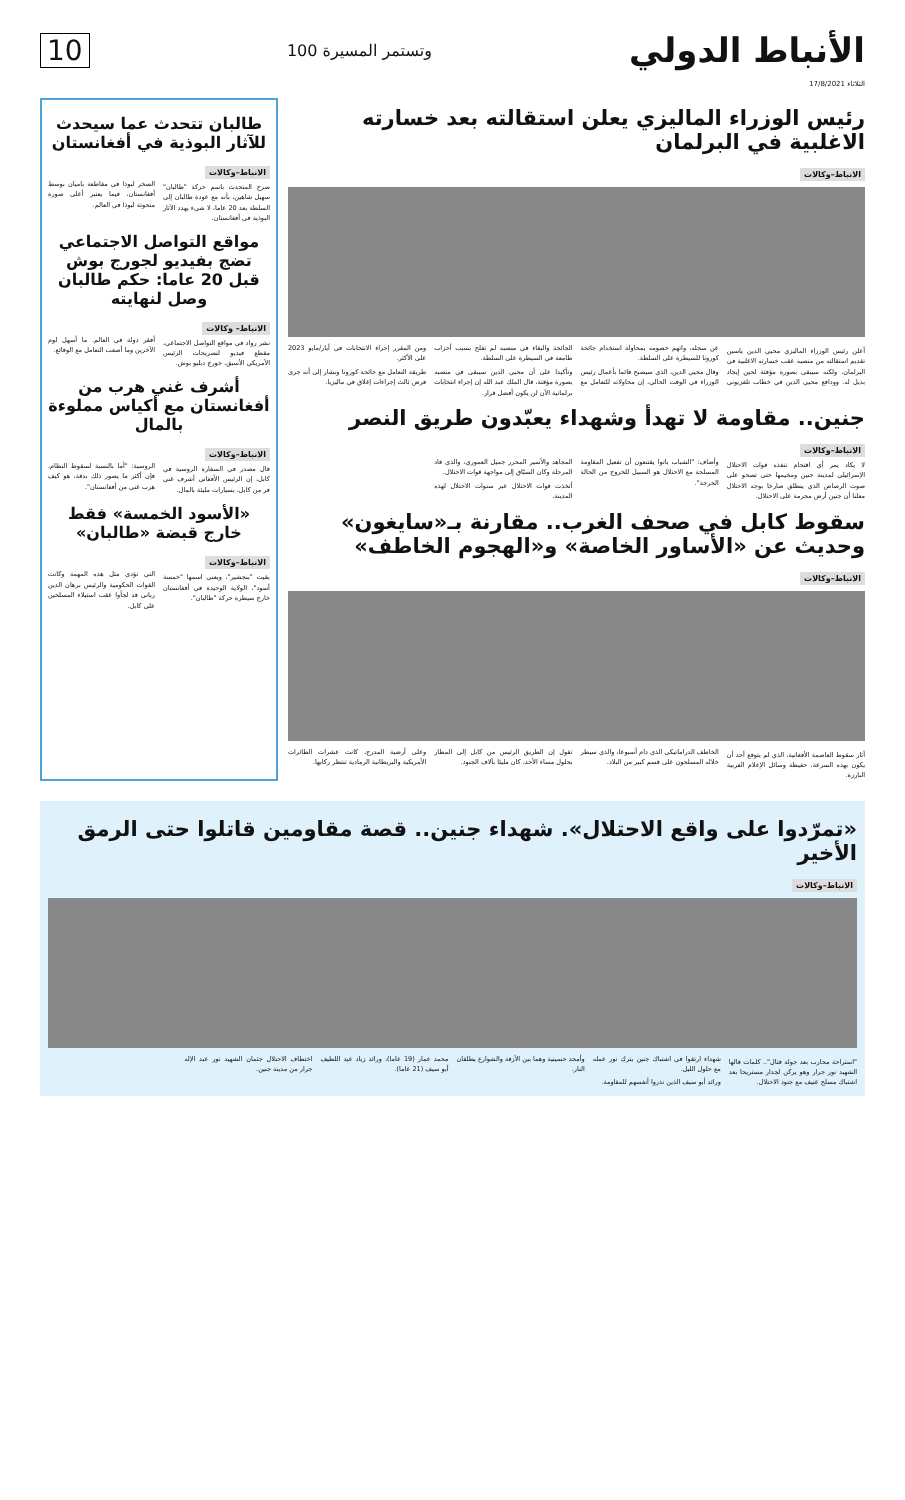الأنباط الدولي
وتستمر المسيرة 100
10
الثلاثاء 17/8/2021
رئيس الوزراء الماليزي يعلن استقالته بعد خسارته الاغلبية في البرلمان
الانباط–وكالات
أعلن رئيس الوزراء الماليزي محيي الدين ياسين تقديم استقالته من منصبه عقب خسارته الاغلبية في البرلمان، ولكنه سيبقى بصورة مؤقتة لحين إيجاد بديل له. وودافع محيي الدين في خطاب تلفزيوني عن سجله، واتهم خصومه بمحاولة استخدام جائحة كورونا للسيطرة على السلطة.
وقال محيي الدين، الذي سيصبح قائما بأعمال رئيس الوزراء في الوقت الحالي، إن محاولاته للتعامل مع الجائحة والبقاء في منصبه لم تفلح بسبب أحزاب طامعة في السيطرة على السلطة.
وتأكيدا على أن محيي الدين سيبقى في منصبه بصورة مؤقتة، قال الملك عبد الله إن إجراء انتخابات برلمانية الآن لن يكون أفضل قرار.
ومن المقرر إجراء الانتخابات في أيار/مايو 2023 على الأكثر.
طريقة التعامل مع جائحة كورونا وبشار إلى أنه جرى فرض ثالث إجراءات إغلاق في ماليزيا.
جنين.. مقاومة لا تهدأ وشهداء يعبّدون طريق النصر
الانباط–وكالات
لا يكاد يمر أي اقتحام تنفذه قوات الاحتلال الإسرائيلي لمدينة جنين ومخيمها حتى تصحو على صوت الرصاص الذي ينطلق صارخا بوجه الاحتلال معلنا أن جنين أرض محرمة على الاحتلال.
وأضاف: "الشباب باتوا يقتنعون أن تفعيل المقاومة المسلحة مع الاحتلال هو السبيل للخروج من الحالة الحرجة".
المجاهد والأسير المحرر جميل العموري، والذي قاد المرحلة وكان السبّاق إلى مواجهة قوات الاحتلال.
أتخذت قوات الاحتلال عبر سنوات الاحتلال لهذه المدينة.
سقوط كابل في صحف الغرب.. مقارنة بـ«سايغون» وحديث عن «الأساور الخاصة» و«الهجوم الخاطف»
الانباط–وكالات
أثار سقوط العاصمة الأفغانية، الذي لم يتوقع أحد أن يكون بهذه السرعة، حفيظة وسائل الإعلام الغربية البارزة.
الخاطف الدراماتيكي الذي دام أسبوعا، والذي سيطر خلاله المسلحون على قسم كبير من البلاد.
تقول إن الطريق الرئيس من كابل إلى المطار بحلول مساء الأحد، كان مليئا بآلاف الجنود.
وعلى أرضية المدرج، كانت عشرات الطائرات الأمريكية والبريطانية الرمادية تنتظر ركابها.
طالبان تتحدث عما سيحدث للآثار البوذية في أفغانستان
الانباط–وكالات
صرح المتحدث باسم حركة "طالبان" سهيل شاهين، بأنه مع عودة طالبان إلى السلطة بعد 20 عاما، لا شيء يهدد الآثار البوذية في أفغانستان.
الصخر لبوذا في مقاطعة باميان بوسط أفغانستان، فيما يعتبر أعلى صورة منحوتة لبوذا في العالم.
مواقع التواصل الاجتماعي تضج بفيديو لجورج بوش قبل 20 عاما: حكم طالبان وصل لنهايته
الانباط– وكالات
نشر رواد في مواقع التواصل الاجتماعي، مقطع فيديو لتصريحات الرئيس الأمريكي الأسبق، جورج دبليو بوش.
أفقر دولة في العالم. ما أسهل لوم الآخرين وما أصعب التعامل مع الوقائع.
أشرف غني هرب من أفغانستان مع أكياس مملوءة بالمال
الانباط–وكالات
قال مصدر في السفارة الروسية في كابل، إن الرئيس الأفغاني أشرف غني فر من كابل، بسيارات مليئة بالمال.
الروسية: "أما بالنسبة لسقوط النظام، فإن أكثر ما يصور ذلك بدقة، هو كيف هرب غني من أفغانستان".
«الأسود الخمسة» فقط خارج قبضة «طالبان»
الانباط–وكالات
بقيت "بنجشير"، ويعني اسمها "خمسة أسود"، الولاية الوحيدة في أفغانستان خارج سيطرة حركة "طالبان".
التي تؤدي مثل هذه المهمة وكانت القوات الحكومية والرئيس برهان الدين رباني قد لجأوا عقب استيلاء المسلحين على كابل.
«تمرّدوا على واقع الاحتلال». شهداء جنين.. قصة مقاومين قاتلوا حتى الرمق الأخير
الانباط–وكالات
"استراحة محارب بعد جولة قتال".. كلمات قالها الشهيد نور جرار وهو يركن لجدار مستريحا بعد اشتباك مسلح عنيف مع جنود الاحتلال.
شهداء ارتقوا في اشتباك جنين يترك نور عمله مع حلول الليل.
ورائد أبو سيف الذين نذروا أنفسهم للمقاومة.
وأمجد حسينية وهما بين الأزقة والشوارع يطلقان النار.
محمد عمار (19 عاما)، ورائد زياد عبد اللطيف أبو سيف (21 عاما).
اختطاف الاحتلال جثمان الشهيد نور عبد الإله جرار من مدينة جنين.